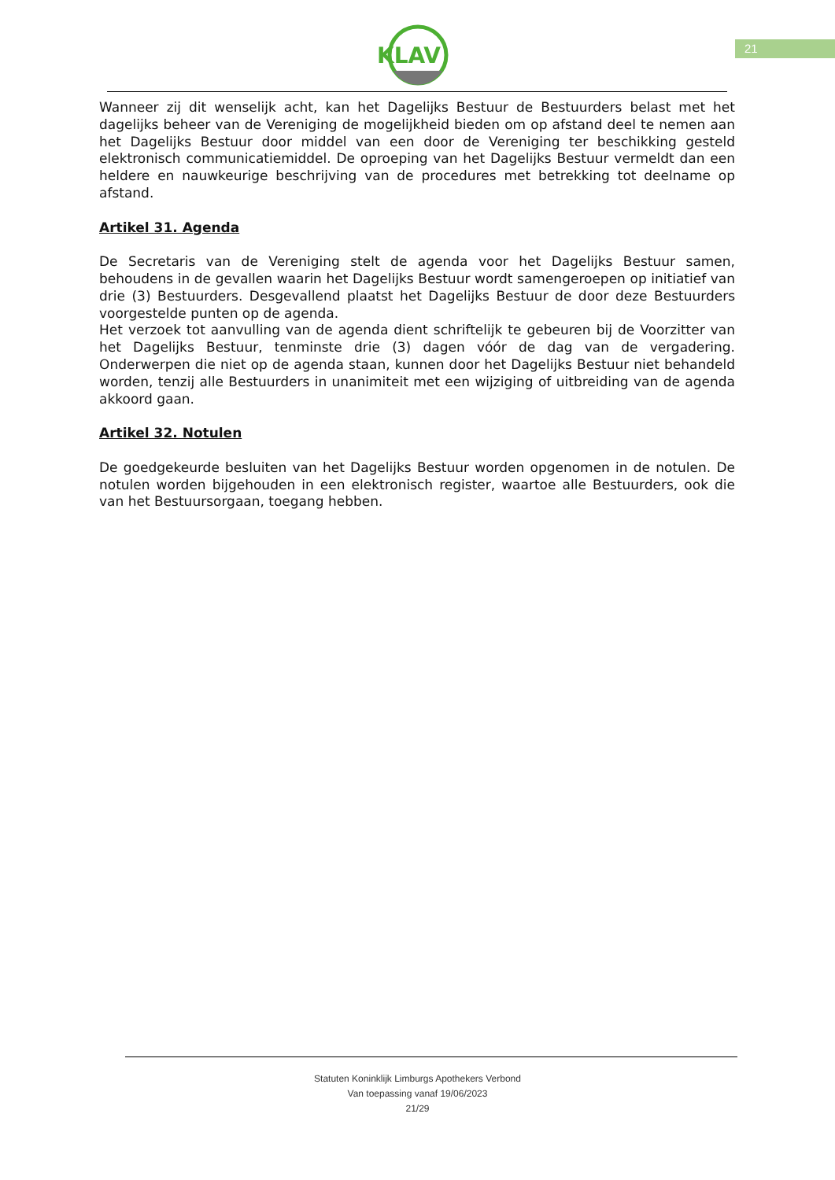KLAV
21
Wanneer zij dit wenselijk acht, kan het Dagelijks Bestuur de Bestuurders belast met het dagelijks beheer van de Vereniging de mogelijkheid bieden om op afstand deel te nemen aan het Dagelijks Bestuur door middel van een door de Vereniging ter beschikking gesteld elektronisch communicatiemiddel. De oproeping van het Dagelijks Bestuur vermeldt dan een heldere en nauwkeurige beschrijving van de procedures met betrekking tot deelname op afstand.
Artikel 31. Agenda
De Secretaris van de Vereniging stelt de agenda voor het Dagelijks Bestuur samen, behoudens in de gevallen waarin het Dagelijks Bestuur wordt samengeroepen op initiatief van drie (3) Bestuurders. Desgevallend plaatst het Dagelijks Bestuur de door deze Bestuurders voorgestelde punten op de agenda.
Het verzoek tot aanvulling van de agenda dient schriftelijk te gebeuren bij de Voorzitter van het Dagelijks Bestuur, tenminste drie (3) dagen vóór de dag van de vergadering. Onderwerpen die niet op de agenda staan, kunnen door het Dagelijks Bestuur niet behandeld worden, tenzij alle Bestuurders in unanimiteit met een wijziging of uitbreiding van de agenda akkoord gaan.
Artikel 32. Notulen
De goedgekeurde besluiten van het Dagelijks Bestuur worden opgenomen in de notulen. De notulen worden bijgehouden in een elektronisch register, waartoe alle Bestuurders, ook die van het Bestuursorgaan, toegang hebben.
Statuten Koninklijk Limburgs Apothekers Verbond
Van toepassing vanaf 19/06/2023
21/29